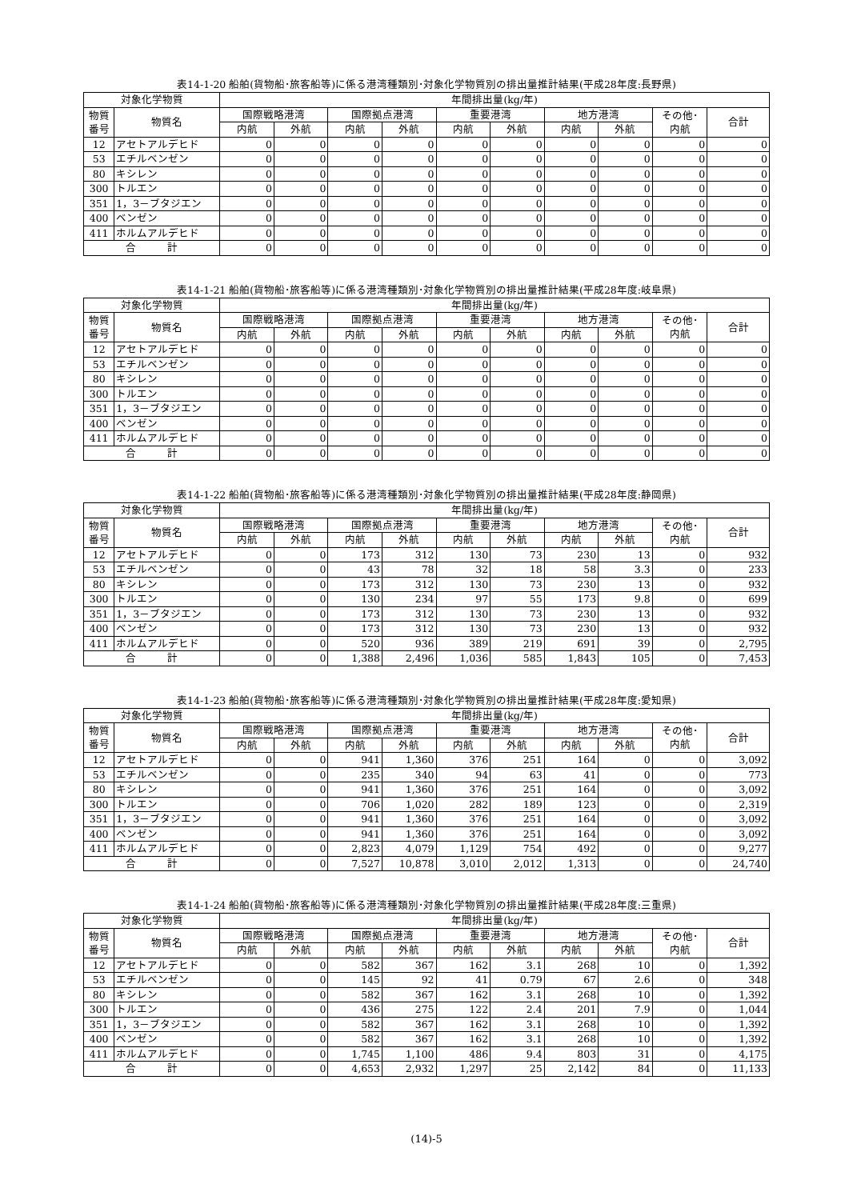表14-1-20 船舶(貨物船･旅客船等)に係る港湾種類別･対象化学物質別の排出量推計結果(平成28年度:長野県)
| 対象化学物質 | | 年間排出量(kg/年) | | | | | | | | | |
| --- | --- | --- | --- | --- | --- | --- | --- | --- | --- | --- | --- |
| 物質 番号 | 物質名 | 国際戦略港湾 | | 国際拠点港湾 | | 重要港湾 | | 地方港湾 | | その他･ 内航 | 合計 |
| | | 内航 | 外航 | 内航 | 外航 | 内航 | 外航 | 内航 | 外航 | | |
| 12 | アセトアルデヒド | 0 | 0 | 0 | 0 | 0 | 0 | 0 | 0 | 0 | 0 |
| 53 | エチルベンゼン | 0 | 0 | 0 | 0 | 0 | 0 | 0 | 0 | 0 | 0 |
| 80 | キシレン | 0 | 0 | 0 | 0 | 0 | 0 | 0 | 0 | 0 | 0 |
| 300 | トルエン | 0 | 0 | 0 | 0 | 0 | 0 | 0 | 0 | 0 | 0 |
| 351 | 1，3－ブタジエン | 0 | 0 | 0 | 0 | 0 | 0 | 0 | 0 | 0 | 0 |
| 400 | ベンゼン | 0 | 0 | 0 | 0 | 0 | 0 | 0 | 0 | 0 | 0 |
| 411 | ホルムアルデヒド | 0 | 0 | 0 | 0 | 0 | 0 | 0 | 0 | 0 | 0 |
| 合 計 | | 0 | 0 | 0 | 0 | 0 | 0 | 0 | 0 | 0 | 0 |
表14-1-21 船舶(貨物船･旅客船等)に係る港湾種類別･対象化学物質別の排出量推計結果(平成28年度:岐阜県)
| 対象化学物質 | | 年間排出量(kg/年) | | | | | | | | | |
| --- | --- | --- | --- | --- | --- | --- | --- | --- | --- | --- | --- |
| 物質 番号 | 物質名 | 国際戦略港湾 | | 国際拠点港湾 | | 重要港湾 | | 地方港湾 | | その他･ 内航 | 合計 |
| | | 内航 | 外航 | 内航 | 外航 | 内航 | 外航 | 内航 | 外航 | | |
| 12 | アセトアルデヒド | 0 | 0 | 0 | 0 | 0 | 0 | 0 | 0 | 0 | 0 |
| 53 | エチルベンゼン | 0 | 0 | 0 | 0 | 0 | 0 | 0 | 0 | 0 | 0 |
| 80 | キシレン | 0 | 0 | 0 | 0 | 0 | 0 | 0 | 0 | 0 | 0 |
| 300 | トルエン | 0 | 0 | 0 | 0 | 0 | 0 | 0 | 0 | 0 | 0 |
| 351 | 1，3－ブタジエン | 0 | 0 | 0 | 0 | 0 | 0 | 0 | 0 | 0 | 0 |
| 400 | ベンゼン | 0 | 0 | 0 | 0 | 0 | 0 | 0 | 0 | 0 | 0 |
| 411 | ホルムアルデヒド | 0 | 0 | 0 | 0 | 0 | 0 | 0 | 0 | 0 | 0 |
| 合 計 | | 0 | 0 | 0 | 0 | 0 | 0 | 0 | 0 | 0 | 0 |
表14-1-22 船舶(貨物船･旅客船等)に係る港湾種類別･対象化学物質別の排出量推計結果(平成28年度:静岡県)
| 対象化学物質 | | 年間排出量(kg/年) | | | | | | | | | |
| --- | --- | --- | --- | --- | --- | --- | --- | --- | --- | --- | --- |
| 物質 番号 | 物質名 | 国際戦略港湾 | | 国際拠点港湾 | | 重要港湾 | | 地方港湾 | | その他･ 内航 | 合計 |
| | | 内航 | 外航 | 内航 | 外航 | 内航 | 外航 | 内航 | 外航 | | |
| 12 | アセトアルデヒド | 0 | 0 | 173 | 312 | 130 | 73 | 230 | 13 | 0 | 932 |
| 53 | エチルベンゼン | 0 | 0 | 43 | 78 | 32 | 18 | 58 | 3.3 | 0 | 233 |
| 80 | キシレン | 0 | 0 | 173 | 312 | 130 | 73 | 230 | 13 | 0 | 932 |
| 300 | トルエン | 0 | 0 | 130 | 234 | 97 | 55 | 173 | 9.8 | 0 | 699 |
| 351 | 1，3－ブタジエン | 0 | 0 | 173 | 312 | 130 | 73 | 230 | 13 | 0 | 932 |
| 400 | ベンゼン | 0 | 0 | 173 | 312 | 130 | 73 | 230 | 13 | 0 | 932 |
| 411 | ホルムアルデヒド | 0 | 0 | 520 | 936 | 389 | 219 | 691 | 39 | 0 | 2,795 |
| 合 計 | | 0 | 0 | 1,388 | 2,496 | 1,036 | 585 | 1,843 | 105 | 0 | 7,453 |
表14-1-23 船舶(貨物船･旅客船等)に係る港湾種類別･対象化学物質別の排出量推計結果(平成28年度:愛知県)
| 対象化学物質 | | 年間排出量(kg/年) | | | | | | | | | |
| --- | --- | --- | --- | --- | --- | --- | --- | --- | --- | --- | --- |
| 物質 番号 | 物質名 | 国際戦略港湾 | | 国際拠点港湾 | | 重要港湾 | | 地方港湾 | | その他･ 内航 | 合計 |
| | | 内航 | 外航 | 内航 | 外航 | 内航 | 外航 | 内航 | 外航 | | |
| 12 | アセトアルデヒド | 0 | 0 | 941 | 1,360 | 376 | 251 | 164 | 0 | 0 | 3,092 |
| 53 | エチルベンゼン | 0 | 0 | 235 | 340 | 94 | 63 | 41 | 0 | 0 | 773 |
| 80 | キシレン | 0 | 0 | 941 | 1,360 | 376 | 251 | 164 | 0 | 0 | 3,092 |
| 300 | トルエン | 0 | 0 | 706 | 1,020 | 282 | 189 | 123 | 0 | 0 | 2,319 |
| 351 | 1，3－ブタジエン | 0 | 0 | 941 | 1,360 | 376 | 251 | 164 | 0 | 0 | 3,092 |
| 400 | ベンゼン | 0 | 0 | 941 | 1,360 | 376 | 251 | 164 | 0 | 0 | 3,092 |
| 411 | ホルムアルデヒド | 0 | 0 | 2,823 | 4,079 | 1,129 | 754 | 492 | 0 | 0 | 9,277 |
| 合 計 | | 0 | 0 | 7,527 | 10,878 | 3,010 | 2,012 | 1,313 | 0 | 0 | 24,740 |
表14-1-24 船舶(貨物船･旅客船等)に係る港湾種類別･対象化学物質別の排出量推計結果(平成28年度:三重県)
| 対象化学物質 | | 年間排出量(kg/年) | | | | | | | | | |
| --- | --- | --- | --- | --- | --- | --- | --- | --- | --- | --- | --- |
| 物質 番号 | 物質名 | 国際戦略港湾 | | 国際拠点港湾 | | 重要港湾 | | 地方港湾 | | その他･ 内航 | 合計 |
| | | 内航 | 外航 | 内航 | 外航 | 内航 | 外航 | 内航 | 外航 | | |
| 12 | アセトアルデヒド | 0 | 0 | 582 | 367 | 162 | 3.1 | 268 | 10 | 0 | 1,392 |
| 53 | エチルベンゼン | 0 | 0 | 145 | 92 | 41 | 0.79 | 67 | 2.6 | 0 | 348 |
| 80 | キシレン | 0 | 0 | 582 | 367 | 162 | 3.1 | 268 | 10 | 0 | 1,392 |
| 300 | トルエン | 0 | 0 | 436 | 275 | 122 | 2.4 | 201 | 7.9 | 0 | 1,044 |
| 351 | 1，3－ブタジエン | 0 | 0 | 582 | 367 | 162 | 3.1 | 268 | 10 | 0 | 1,392 |
| 400 | ベンゼン | 0 | 0 | 582 | 367 | 162 | 3.1 | 268 | 10 | 0 | 1,392 |
| 411 | ホルムアルデヒド | 0 | 0 | 1,745 | 1,100 | 486 | 9.4 | 803 | 31 | 0 | 4,175 |
| 合 計 | | 0 | 0 | 4,653 | 2,932 | 1,297 | 25 | 2,142 | 84 | 0 | 11,133 |
(14)-5